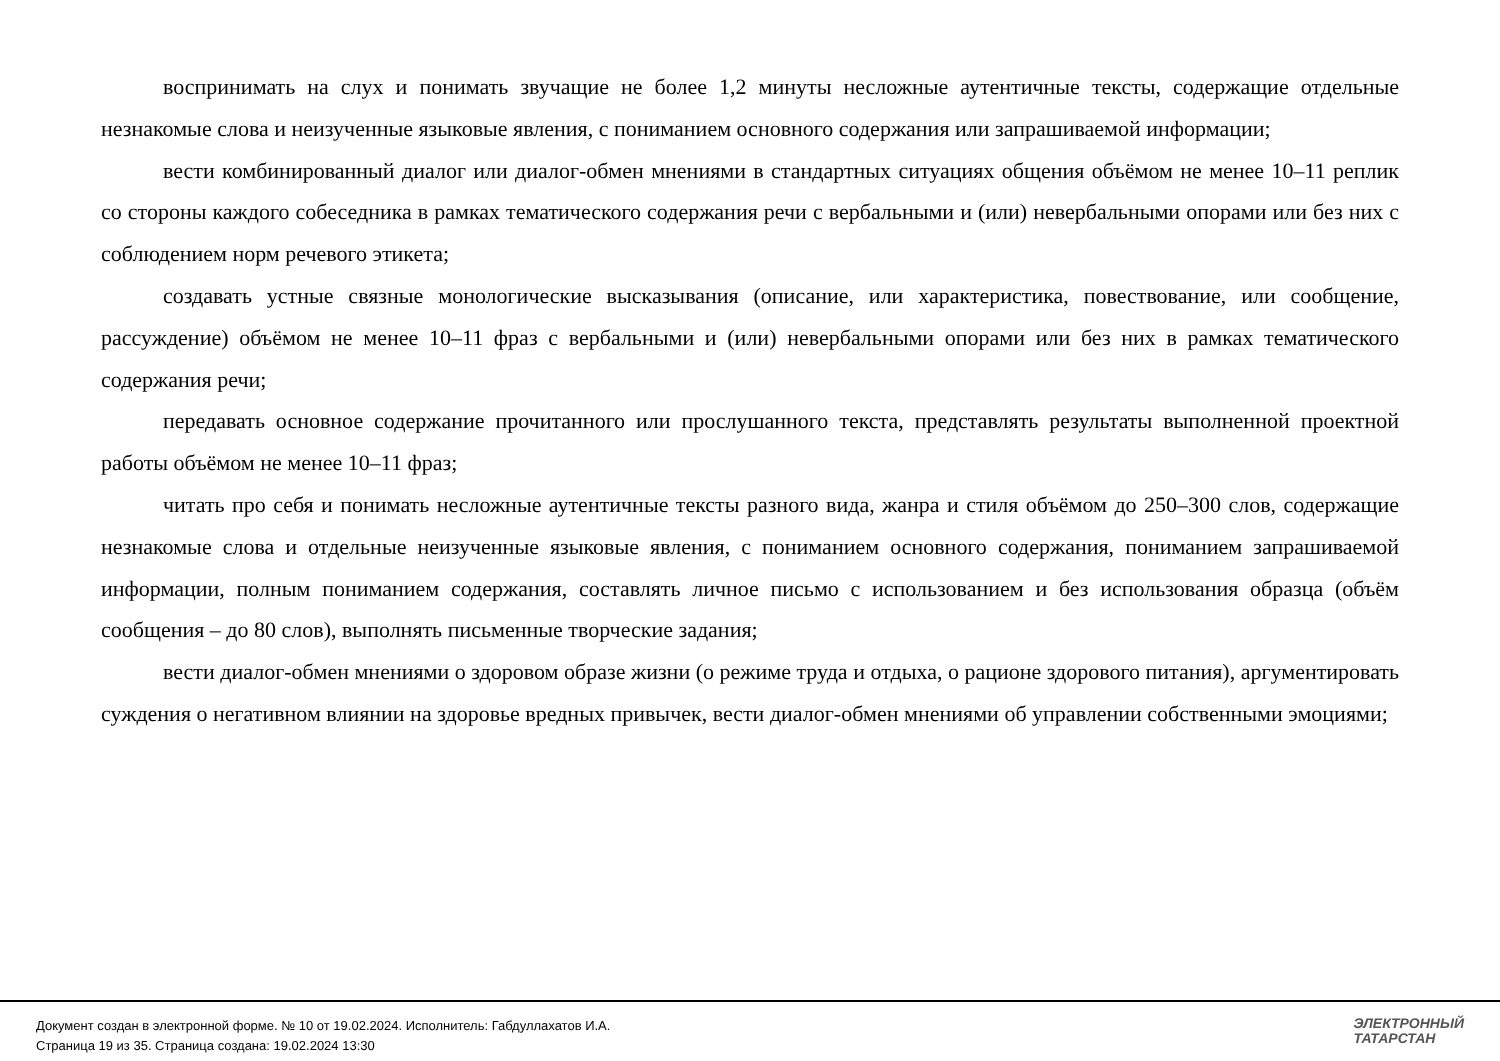воспринимать на слух и понимать звучащие не более 1,2 минуты несложные аутентичные тексты, содержащие отдельные незнакомые слова и неизученные языковые явления, с пониманием основного содержания или запрашиваемой информации;
вести комбинированный диалог или диалог-обмен мнениями в стандартных ситуациях общения объёмом не менее 10–11 реплик со стороны каждого собеседника в рамках тематического содержания речи с вербальными и (или) невербальными опорами или без них с соблюдением норм речевого этикета;
создавать устные связные монологические высказывания (описание, или характеристика, повествование, или сообщение, рассуждение) объёмом не менее 10–11 фраз с вербальными и (или) невербальными опорами или без них в рамках тематического содержания речи;
передавать основное содержание прочитанного или прослушанного текста, представлять результаты выполненной проектной работы объёмом не менее 10–11 фраз;
читать про себя и понимать несложные аутентичные тексты разного вида, жанра и стиля объёмом до 250–300 слов, содержащие незнакомые слова и отдельные неизученные языковые явления, с пониманием основного содержания, пониманием запрашиваемой информации, полным пониманием содержания, составлять личное письмо с использованием и без использования образца (объём сообщения – до 80 слов), выполнять письменные творческие задания;
вести диалог-обмен мнениями о здоровом образе жизни (о режиме труда и отдыха, о рационе здорового питания), аргументировать суждения о негативном влиянии на здоровье вредных привычек, вести диалог-обмен мнениями об управлении собственными эмоциями;
Документ создан в электронной форме. № 10 от 19.02.2024. Исполнитель: Габдуллахатов И.А.
Страница 19 из 35. Страница создана: 19.02.2024 13:30
ЭЛЕКТРОННЫЙ
ТАТАРСТАН